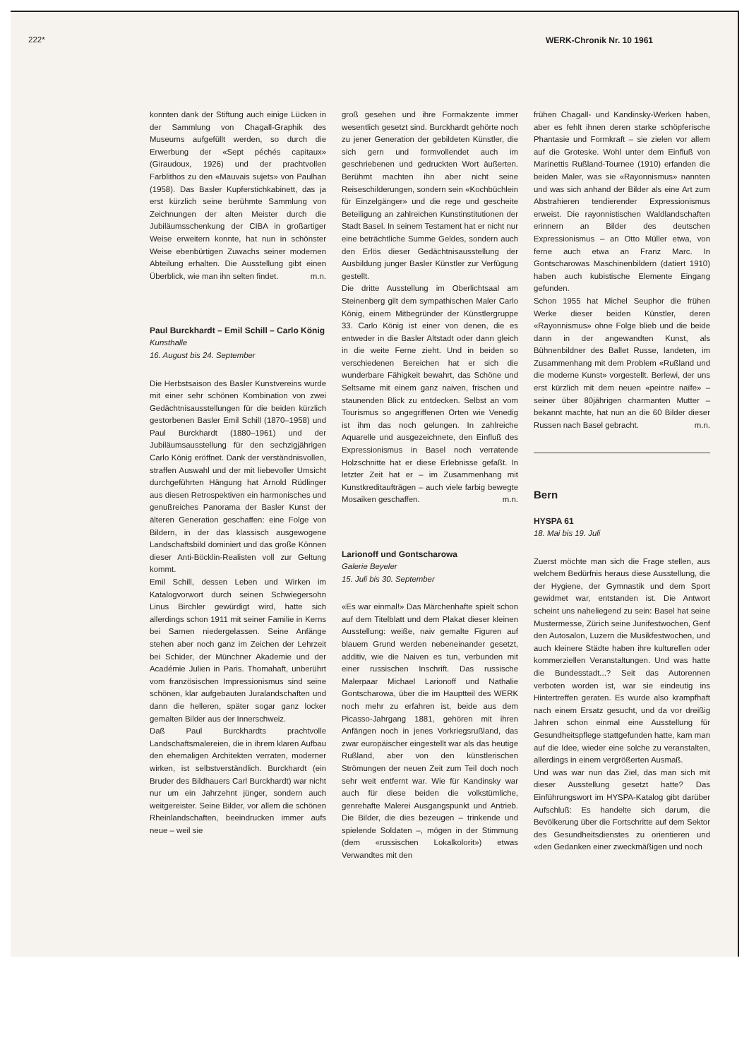222* WERK-Chronik Nr. 10 1961
konnten dank der Stiftung auch einige Lücken in der Sammlung von Chagall-Graphik des Museums aufgefüllt werden, so durch die Erwerbung der «Sept péchés capitaux» (Giraudoux, 1926) und der prachtvollen Farblithos zu den «Mauvais sujets» von Paulhan (1958). Das Basler Kupferstichkabinett, das ja erst kürzlich seine berühmte Sammlung von Zeichnungen der alten Meister durch die Jubiläumsschenkung der CIBA in großartiger Weise erweitern konnte, hat nun in schönster Weise ebenbürtigen Zuwachs seiner modernen Abteilung erhalten. Die Ausstellung gibt einen Überblick, wie man ihn selten findet. m.n.
Paul Burckhardt – Emil Schill – Carlo König
Kunsthalle
16. August bis 24. September
Die Herbstsaison des Basler Kunstvereins wurde mit einer sehr schönen Kombination von zwei Gedächtnisausstellungen für die beiden kürzlich gestorbenen Basler Emil Schill (1870–1958) und Paul Burckhardt (1880–1961) und der Jubiläumsausstellung für den sechzigjährigen Carlo König eröffnet. Dank der verständnisvollen, straffen Auswahl und der mit liebevoller Umsicht durchgeführten Hängung hat Arnold Rüdlinger aus diesen Retrospektiven ein harmonisches und genußreiches Panorama der Basler Kunst der älteren Generation geschaffen: eine Folge von Bildern, in der das klassisch ausgewogene Landschaftsbild dominiert und das große Können dieser Anti-Böcklin-Realisten voll zur Geltung kommt.
Emil Schill, dessen Leben und Wirken im Katalogvorwort durch seinen Schwiegersohn Linus Birchler gewürdigt wird, hatte sich allerdings schon 1911 mit seiner Familie in Kerns bei Sarnen niedergelassen. Seine Anfänge stehen aber noch ganz im Zeichen der Lehrzeit bei Schider, der Münchner Akademie und der Académie Julien in Paris. Thomahaft, unberührt vom französischen Impressionismus sind seine schönen, klar aufgebauten Juralandschaften und dann die helleren, später sogar ganz locker gemalten Bilder aus der Innerschweiz.
Daß Paul Burckhardts prachtvolle Landschaftsmalereien, die in ihrem klaren Aufbau den ehemaligen Architekten verraten, moderner wirken, ist selbstverständlich. Burckhardt (ein Bruder des Bildhauers Carl Burckhardt) war nicht nur um ein Jahrzehnt jünger, sondern auch weitgereister. Seine Bilder, vor allem die schönen Rheinlandschaften, beeindrucken immer aufs neue – weil sie
groß gesehen und ihre Formakzente immer wesentlich gesetzt sind. Burckhardt gehörte noch zu jener Generation der gebildeten Künstler, die sich gern und formvollendet auch im geschriebenen und gedruckten Wort äußerten. Berühmt machten ihn aber nicht seine Reiseschilderungen, sondern sein «Kochbüchlein für Einzelgänger» und die rege und gescheite Beteiligung an zahlreichen Kunstinstitutionen der Stadt Basel. In seinem Testament hat er nicht nur eine beträchtliche Summe Geldes, sondern auch den Erlös dieser Gedächtnisausstellung der Ausbildung junger Basler Künstler zur Verfügung gestellt.
Die dritte Ausstellung im Oberlichtsaal am Steinenberg gilt dem sympathischen Maler Carlo König, einem Mitbegründer der Künstlergruppe 33. Carlo König ist einer von denen, die es entweder in die Basler Altstadt oder dann gleich in die weite Ferne zieht. Und in beiden so verschiedenen Bereichen hat er sich die wunderbare Fähigkeit bewahrt, das Schöne und Seltsame mit einem ganz naiven, frischen und staunenden Blick zu entdecken. Selbst an vom Tourismus so angegriffenen Orten wie Venedig ist ihm das noch gelungen. In zahlreiche Aquarelle und ausgezeichnete, den Einfluß des Expressionismus in Basel noch verratende Holzschnitte hat er diese Erlebnisse gefaßt. In letzter Zeit hat er – im Zusammenhang mit Kunstkreditaufträgen – auch viele farbig bewegte Mosaiken geschaffen. m.n.
Larionoff und Gontscharowa
Galerie Beyeler
15. Juli bis 30. September
«Es war einmal!» Das Märchenhafte spielt schon auf dem Titelblatt und dem Plakat dieser kleinen Ausstellung: weiße, naiv gemalte Figuren auf blauem Grund werden nebeneinander gesetzt, additiv, wie die Naiven es tun, verbunden mit einer russischen Inschrift. Das russische Malerpaar Michael Larionoff und Nathalie Gontscharowa, über die im Hauptteil des WERK noch mehr zu erfahren ist, beide aus dem Picasso-Jahrgang 1881, gehören mit ihren Anfängen noch in jenes Vorkriegsrußland, das zwar europäischer eingestellt war als das heutige Rußland, aber von den künstlerischen Strömungen der neuen Zeit zum Teil doch noch sehr weit entfernt war. Wie für Kandinsky war auch für diese beiden die volkstümliche, genrehafte Malerei Ausgangspunkt und Antrieb. Die Bilder, die dies bezeugen – trinkende und spielende Soldaten –, mögen in der Stimmung (dem «russischen Lokalkolorit») etwas Verwandtes mit den
frühen Chagall- und Kandinsky-Werken haben, aber es fehlt ihnen deren starke schöpferische Phantasie und Formkraft – sie zielen vor allem auf die Groteske. Wohl unter dem Einfluß von Marinettis Rußland-Tournee (1910) erfanden die beiden Maler, was sie «Rayonnismus» nannten und was sich anhand der Bilder als eine Art zum Abstrahieren tendierender Expressionismus erweist. Die rayonnistischen Waldlandschaften erinnern an Bilder des deutschen Expressionismus – an Otto Müller etwa, von ferne auch etwa an Franz Marc. In Gontscharowas Maschinenbildern (datiert 1910) haben auch kubistische Elemente Eingang gefunden.
Schon 1955 hat Michel Seuphor die frühen Werke dieser beiden Künstler, deren «Rayonnismus» ohne Folge blieb und die beide dann in der angewandten Kunst, als Bühnenbildner des Ballet Russe, landeten, im Zusammenhang mit dem Problem «Rußland und die moderne Kunst» vorgestellt. Berlewi, der uns erst kürzlich mit dem neuen «peintre naïfe» – seiner über 80jährigen charmanten Mutter – bekannt machte, hat nun an die 60 Bilder dieser Russen nach Basel gebracht. m.n.
Bern
HYSPA 61
18. Mai bis 19. Juli
Zuerst möchte man sich die Frage stellen, aus welchem Bedürfnis heraus diese Ausstellung, die der Hygiene, der Gymnastik und dem Sport gewidmet war, entstanden ist. Die Antwort scheint uns naheliegend zu sein: Basel hat seine Mustermesse, Zürich seine Junifestwochen, Genf den Autosalon, Luzern die Musikfestwochen, und auch kleinere Städte haben ihre kulturellen oder kommerziellen Veranstaltungen. Und was hatte die Bundesstadt...? Seit das Autorennen verboten worden ist, war sie eindeutig ins Hintertreffen geraten. Es wurde also krampfhaft nach einem Ersatz gesucht, und da vor dreißig Jahren schon einmal eine Ausstellung für Gesundheitspflege stattgefunden hatte, kam man auf die Idee, wieder eine solche zu veranstalten, allerdings in einem vergrößerten Ausmaß.
Und was war nun das Ziel, das man sich mit dieser Ausstellung gesetzt hatte? Das Einführungswort im HYSPA-Katalog gibt darüber Aufschluß: Es handelte sich darum, die Bevölkerung über die Fortschritte auf dem Sektor des Gesundheitsdienstes zu orientieren und «den Gedanken einer zweckmäßigen und noch